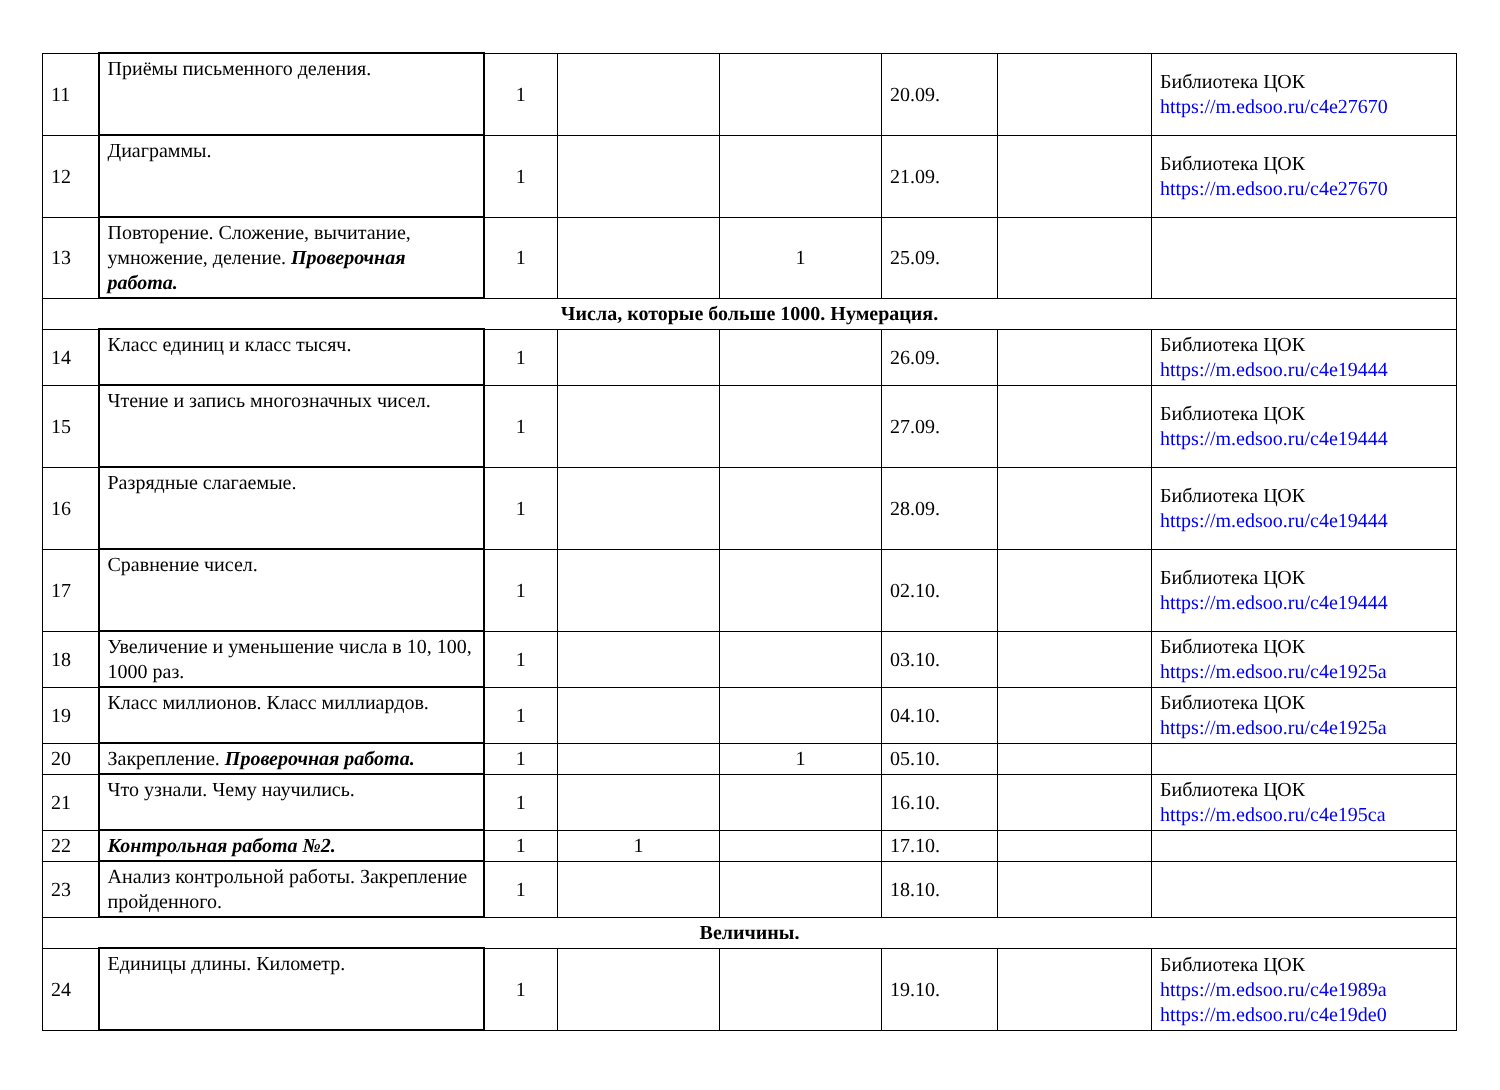| 11 | Приёмы письменного деления. | 1 | | | 20.09. | | Библиотека ЦОК https://m.edsoo.ru/c4e27670 |
| 12 | Диаграммы. | 1 | | | 21.09. | | Библиотека ЦОК https://m.edsoo.ru/c4e27670 |
| 13 | Повторение. Сложение, вычитание, умножение, деление. Проверочная работа. | 1 | | 1 | 25.09. | | |
| Числа, которые больше 1000. Нумерация. | | | | | | | |
| 14 | Класс единиц и класс тысяч. | 1 | | | 26.09. | | Библиотека ЦОК https://m.edsoo.ru/c4e19444 |
| 15 | Чтение и запись многозначных чисел. | 1 | | | 27.09. | | Библиотека ЦОК https://m.edsoo.ru/c4e19444 |
| 16 | Разрядные слагаемые. | 1 | | | 28.09. | | Библиотека ЦОК https://m.edsoo.ru/c4e19444 |
| 17 | Сравнение чисел. | 1 | | | 02.10. | | Библиотека ЦОК https://m.edsoo.ru/c4e19444 |
| 18 | Увеличение и уменьшение числа в 10, 100, 1000 раз. | 1 | | | 03.10. | | Библиотека ЦОК https://m.edsoo.ru/c4e1925a |
| 19 | Класс миллионов. Класс миллиардов. | 1 | | | 04.10. | | Библиотека ЦОК https://m.edsoo.ru/c4e1925a |
| 20 | Закрепление. Проверочная работа. | 1 | | 1 | 05.10. | | |
| 21 | Что узнали. Чему научились. | 1 | | | 16.10. | | Библиотека ЦОК https://m.edsoo.ru/c4e195ca |
| 22 | Контрольная работа №2. | 1 | 1 | | 17.10. | | |
| 23 | Анализ контрольной работы. Закрепление пройденного. | 1 | | | 18.10. | | |
| Величины. | | | | | | | |
| 24 | Единицы длины. Километр. | 1 | | | 19.10. | | Библиотека ЦОК https://m.edsoo.ru/c4e1989a https://m.edsoo.ru/c4e19de0 |